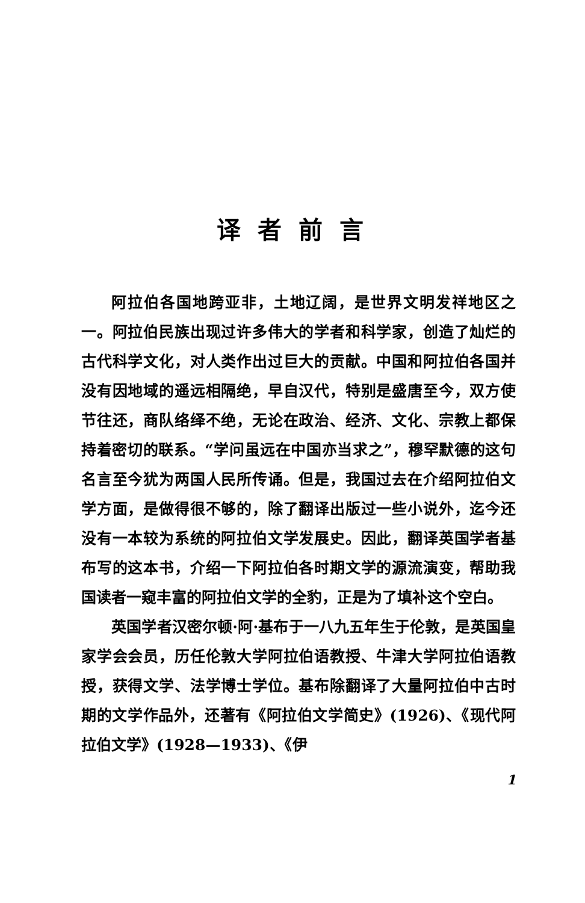译者前言
阿拉伯各国地跨亚非，土地辽阔，是世界文明发祥地区之一。阿拉伯民族出现过许多伟大的学者和科学家，创造了灿烂的古代科学文化，对人类作出过巨大的贡献。中国和阿拉伯各国并没有因地域的遥远相隔绝，早自汉代，特别是盛唐至今，双方使节往还，商队络绎不绝，无论在政治、经济、文化、宗教上都保持着密切的联系。“学问虽远在中国亦当求之”，穆罕默德的这句名言至今犹为两国人民所传诵。但是，我国过去在介绍阿拉伯文学方面，是做得很不够的，除了翻译出版过一些小说外，迄今还没有一本较为系统的阿拉伯文学发展史。因此，翻译英国学者基布写的这本书，介绍一下阿拉伯各时期文学的源流演变，帮助我国读者一窥丰富的阿拉伯文学的全豹，正是为了填补这个空白。
英国学者汉密尔顿·阿·基布于一八九五年生于伦敦，是英国皇家学会会员，历任伦敦大学阿拉伯语教授、牛津大学阿拉伯语教授，获得文学、法学博士学位。基布除翻译了大量阿拉伯中古时期的文学作品外，还著有《阿拉伯文学简史》(1926)、《现代阿拉伯文学》(1928—1933)、《伊
1